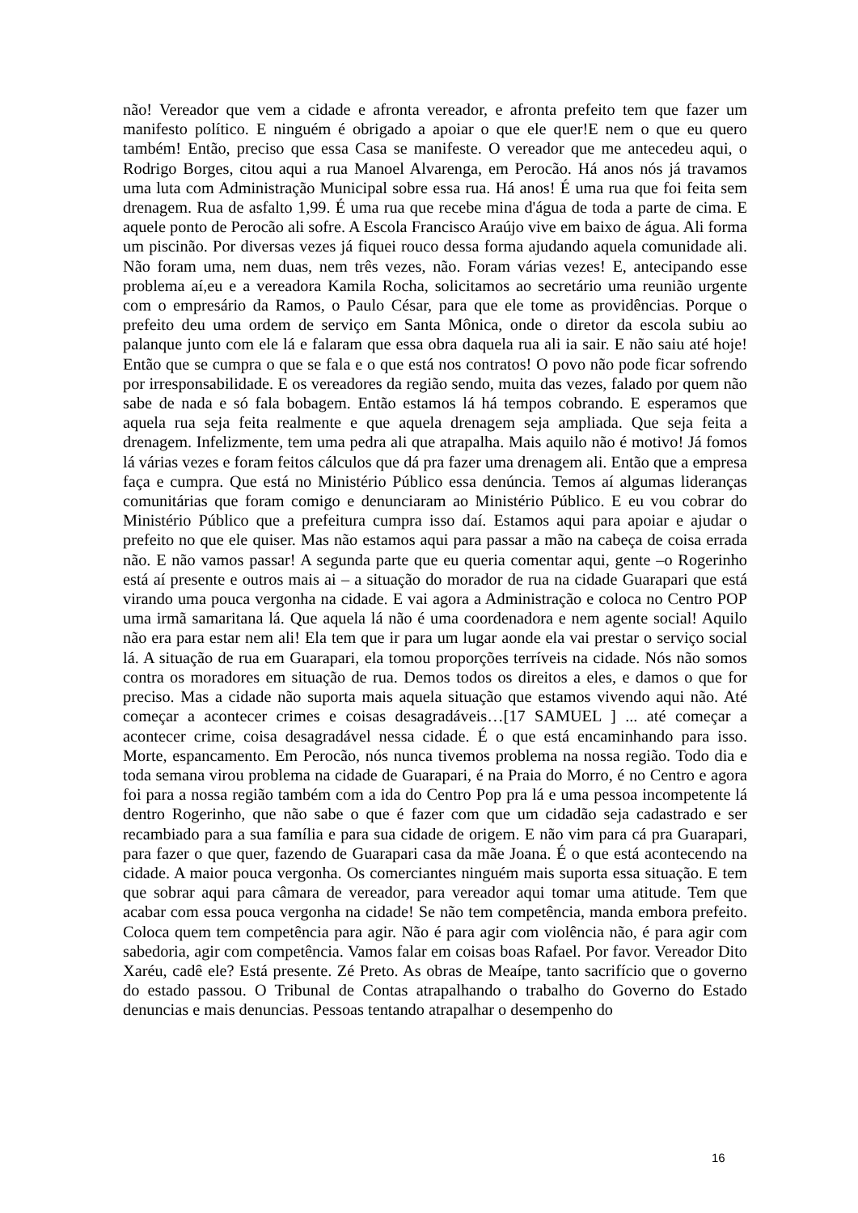não! Vereador que vem a cidade e afronta vereador, e afronta prefeito tem que fazer um manifesto político. E ninguém é obrigado a apoiar o que ele quer!E nem o que eu quero também! Então, preciso que essa Casa se manifeste. O vereador que me antecedeu aqui, o Rodrigo Borges, citou aqui a rua Manoel Alvarenga, em Perocão. Há anos nós já travamos uma luta com Administração Municipal sobre essa rua. Há anos! É uma rua que foi feita sem drenagem. Rua de asfalto 1,99. É uma rua que recebe mina d'água de toda a parte de cima. E aquele ponto de Perocão ali sofre. A Escola Francisco Araújo vive em baixo de água. Ali forma um piscinão. Por diversas vezes já fiquei rouco dessa forma ajudando aquela comunidade ali. Não foram uma, nem duas, nem três vezes, não. Foram várias vezes! E, antecipando esse problema aí,eu e a vereadora Kamila Rocha, solicitamos ao secretário uma reunião urgente com o empresário da Ramos, o Paulo César, para que ele tome as providências. Porque o prefeito deu uma ordem de serviço em Santa Mônica, onde o diretor da escola subiu ao palanque junto com ele lá e falaram que essa obra daquela rua ali ia sair. E não saiu até hoje! Então que se cumpra o que se fala e o que está nos contratos! O povo não pode ficar sofrendo por irresponsabilidade. E os vereadores da região sendo, muita das vezes, falado por quem não sabe de nada e só fala bobagem. Então estamos lá há tempos cobrando. E esperamos que aquela rua seja feita realmente e que aquela drenagem seja ampliada. Que seja feita a drenagem. Infelizmente, tem uma pedra ali que atrapalha. Mais aquilo não é motivo! Já fomos lá várias vezes e foram feitos cálculos que dá pra fazer uma drenagem ali. Então que a empresa faça e cumpra. Que está no Ministério Público essa denúncia. Temos aí algumas lideranças comunitárias que foram comigo e denunciaram ao Ministério Público. E eu vou cobrar do Ministério Público que a prefeitura cumpra isso daí. Estamos aqui para apoiar e ajudar o prefeito no que ele quiser. Mas não estamos aqui para passar a mão na cabeça de coisa errada não. E não vamos passar! A segunda parte que eu queria comentar aqui, gente –o Rogerinho está aí presente e outros mais ai – a situação do morador de rua na cidade Guarapari que está virando uma pouca vergonha na cidade. E vai agora a Administração e coloca no Centro POP uma irmã samaritana lá. Que aquela lá não é uma coordenadora e nem agente social! Aquilo não era para estar nem ali! Ela tem que ir para um lugar aonde ela vai prestar o serviço social lá. A situação de rua em Guarapari, ela tomou proporções terríveis na cidade. Nós não somos contra os moradores em situação de rua. Demos todos os direitos a eles, e damos o que for preciso. Mas a cidade não suporta mais aquela situação que estamos vivendo aqui não. Até começar a acontecer crimes e coisas desagradáveis…[17 SAMUEL ] ... até começar a acontecer crime, coisa desagradável nessa cidade. É o que está encaminhando para isso. Morte, espancamento. Em Perocão, nós nunca tivemos problema na nossa região. Todo dia e toda semana virou problema na cidade de Guarapari, é na Praia do Morro, é no Centro e agora foi para a nossa região também com a ida do Centro Pop pra lá e uma pessoa incompetente lá dentro Rogerinho, que não sabe o que é fazer com que um cidadão seja cadastrado e ser recambiado para a sua família e para sua cidade de origem. E não vim para cá pra Guarapari, para fazer o que quer, fazendo de Guarapari casa da mãe Joana. É o que está acontecendo na cidade. A maior pouca vergonha. Os comerciantes ninguém mais suporta essa situação. E tem que sobrar aqui para câmara de vereador, para vereador aqui tomar uma atitude. Tem que acabar com essa pouca vergonha na cidade! Se não tem competência, manda embora prefeito. Coloca quem tem competência para agir. Não é para agir com violência não, é para agir com sabedoria, agir com competência. Vamos falar em coisas boas Rafael. Por favor. Vereador Dito Xaréu, cadê ele? Está presente. Zé Preto. As obras de Meaípe, tanto sacrifício que o governo do estado passou. O Tribunal de Contas atrapalhando o trabalho do Governo do Estado denuncias e mais denuncias. Pessoas tentando atrapalhar o desempenho do
16